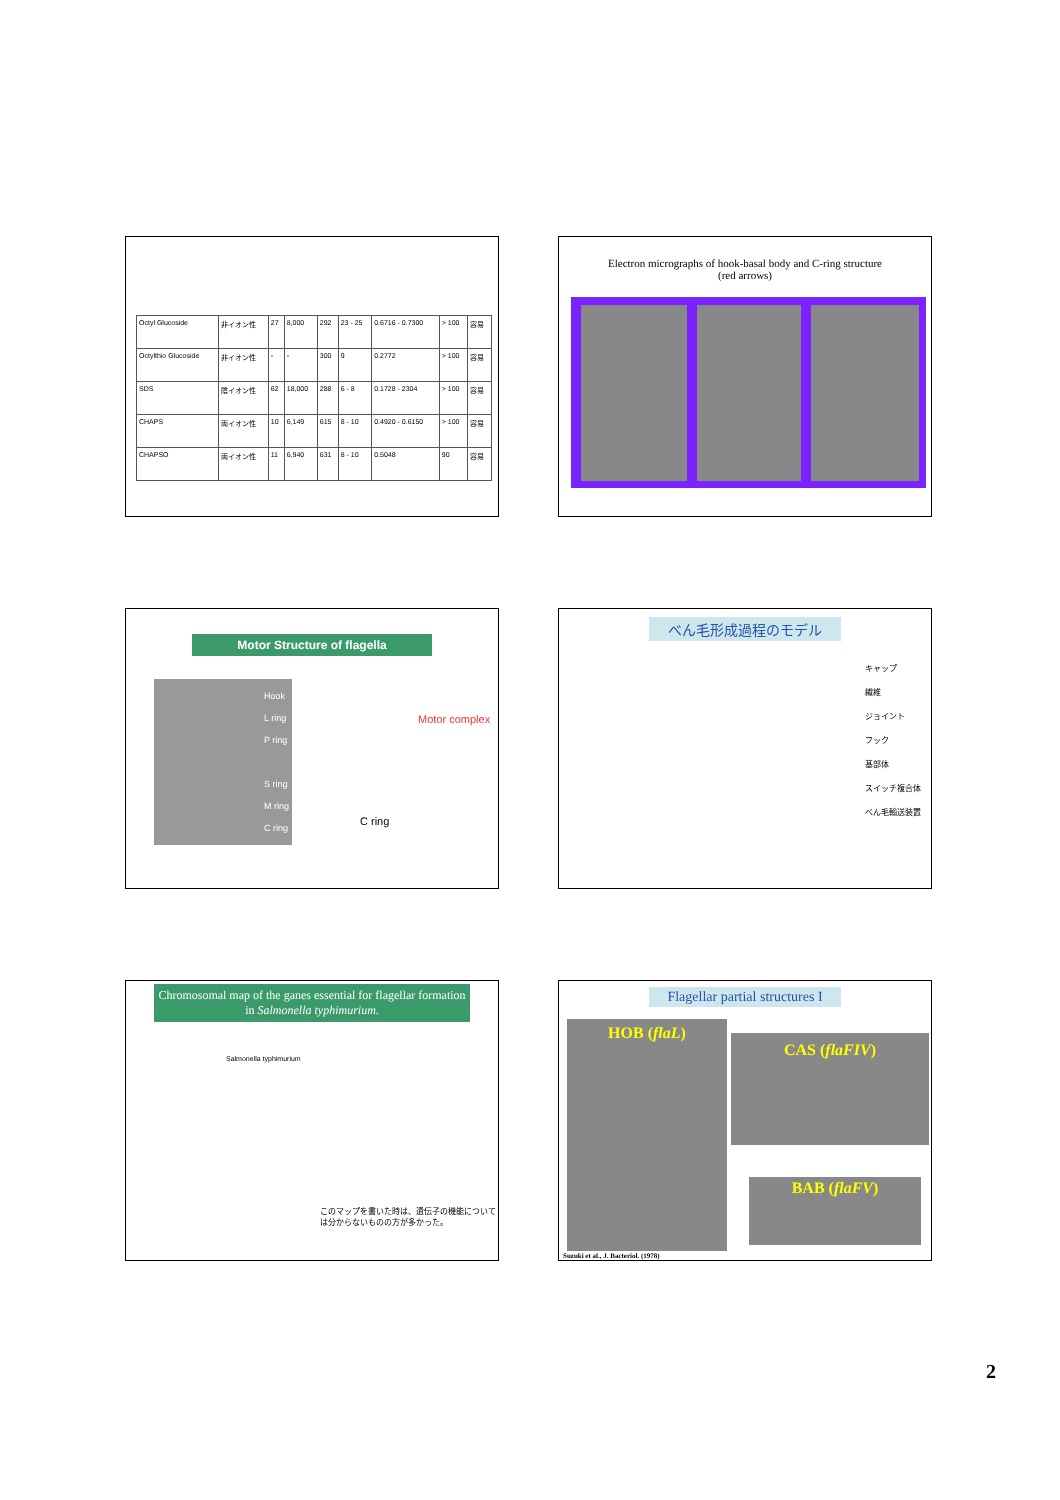| Octyl Glucoside | 非イオン性 | 27 | 8,000 | 292 | 23 - 25 | 0.6716 - 0.7300 | > 100 | 容易 |
| Octylthio Glucoside | 非イオン性 | - | - | 300 | 9 | 0.2772 | > 100 | 容易 |
| SDS | 陰イオン性 | 62 | 18,000 | 288 | 6 - 8 | 0.1728 - 2304 | > 100 | 容易 |
| CHAPS | 両イオン性 | 10 | 6,149 | 615 | 8 - 10 | 0.4920 - 0.6150 | > 100 | 容易 |
| CHAPSO | 両イオン性 | 11 | 6,940 | 631 | 8 - 10 | 0.5048 | 90 | 容易 |
Electron micrographs of hook-basal body and C-ring structure
(red arrows)
Motor Structure of flagella
Hook
L ring
P ring
S ring
M ring
C ring
Motor complex
C ring
べん毛形成過程のモデル
キャップ
繊維
ジョイント
フック
基部体
スイッチ複合体
べん毛輸送装置
Chromosomal map of the ganes essential for flagellar formation in Salmonella typhimurium.
Salmonella typhimurium
このマップを書いた時は、遺伝子の機能については分からないものの方が多かった。
Flagellar partial structures I
HOB (flaL)
CAS (flaFIV)
BAB (flaFV)
Suzuki et al., J. Bacteriol. (1978)
2